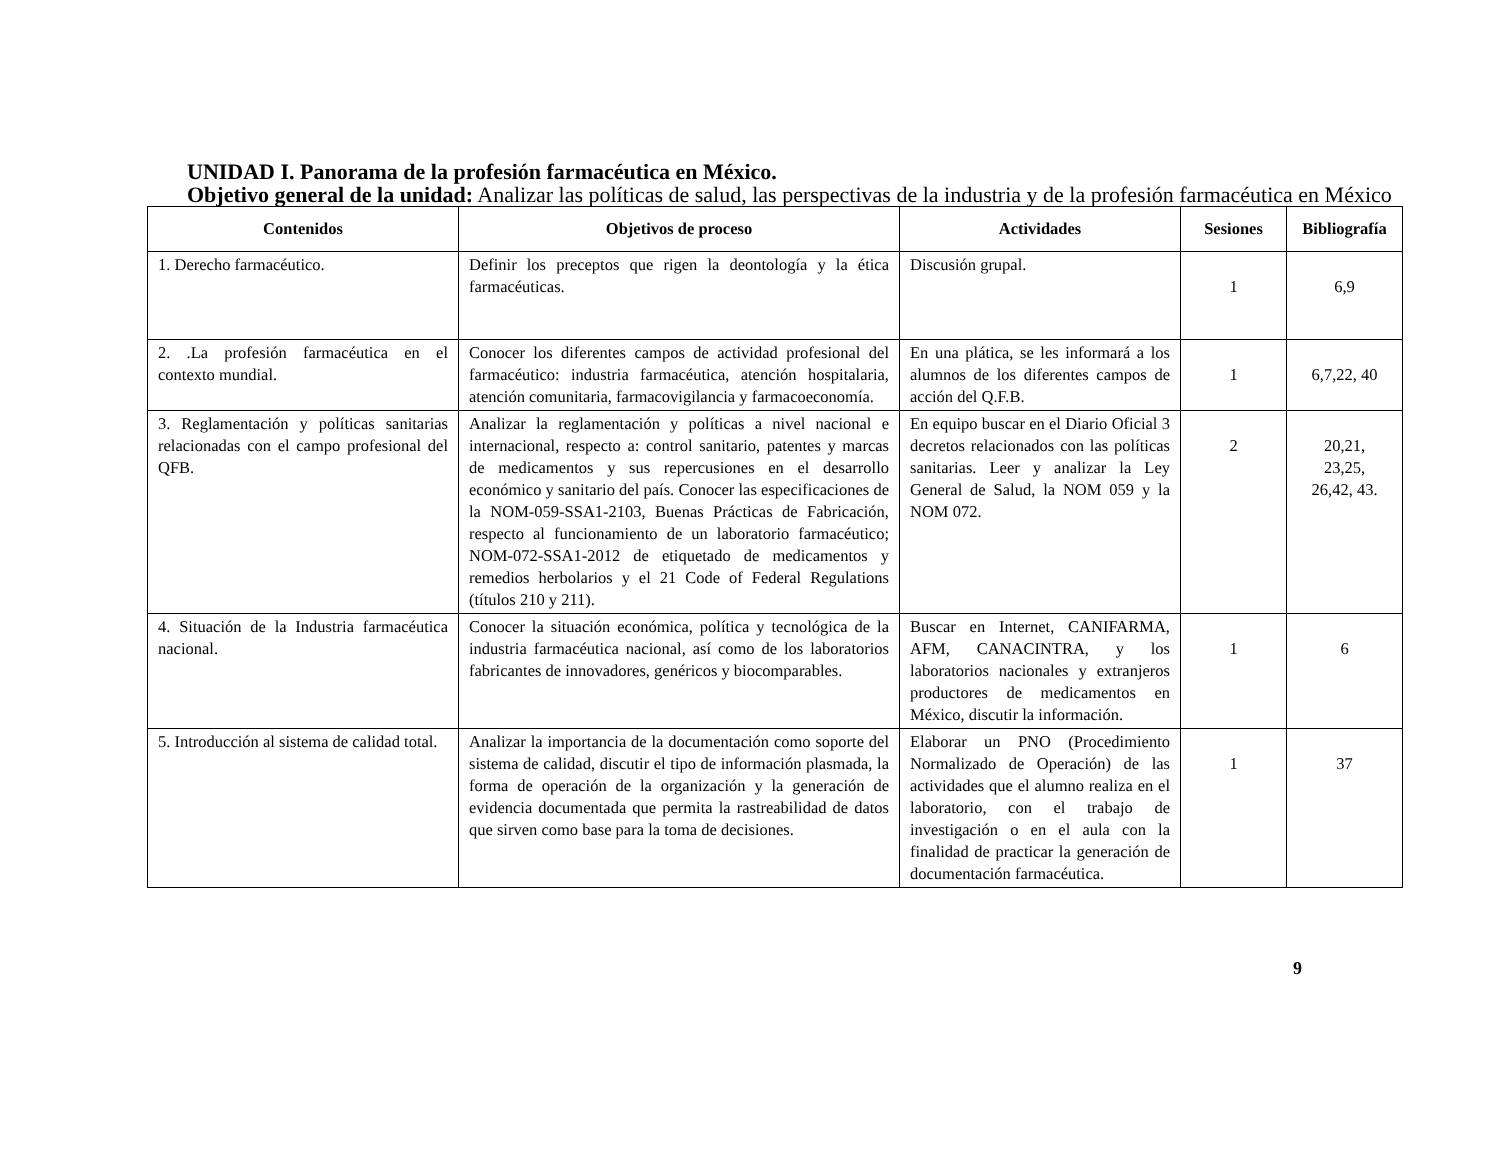UNIDAD I. Panorama de la profesión farmacéutica en México.
Objetivo general de la unidad: Analizar las políticas de salud, las perspectivas de la industria y de la profesión farmacéutica en México
| Contenidos | Objetivos de proceso | Actividades | Sesiones | Bibliografía |
| --- | --- | --- | --- | --- |
| 1. Derecho farmacéutico. | Definir los preceptos que rigen la deontología y la ética farmacéuticas. | Discusión grupal. | 1 | 6,9 |
| 2. .La profesión farmacéutica en el contexto mundial. | Conocer los diferentes campos de actividad profesional del farmacéutico: industria farmacéutica, atención hospitalaria, atención comunitaria, farmacovigilancia y farmacoeconomía. | En una plática, se les informará a los alumnos de los diferentes campos de acción del Q.F.B. | 1 | 6,7,22, 40 |
| 3. Reglamentación y políticas sanitarias relacionadas con el campo profesional del QFB. | Analizar la reglamentación y políticas a nivel nacional e internacional, respecto a: control sanitario, patentes y marcas de medicamentos y sus repercusiones en el desarrollo económico y sanitario del país. Conocer las especificaciones de la NOM-059-SSA1-2103, Buenas Prácticas de Fabricación, respecto al funcionamiento de un laboratorio farmacéutico; NOM-072-SSA1-2012 de etiquetado de medicamentos y remedios herbolarios y el 21 Code of Federal Regulations (títulos 210 y 211). | En equipo buscar en el Diario Oficial 3 decretos relacionados con las políticas sanitarias. Leer y analizar la Ley General de Salud, la NOM 059 y la NOM 072. | 2 | 20,21, 23,25, 26,42, 43. |
| 4. Situación de la Industria farmacéutica nacional. | Conocer la situación económica, política y tecnológica de la industria farmacéutica nacional, así como de los laboratorios fabricantes de innovadores, genéricos y biocomparables. | Buscar en Internet, CANIFARMA, AFM, CANACINTRA, y los laboratorios nacionales y extranjeros productores de medicamentos en México, discutir la información. | 1 | 6 |
| 5. Introducción al sistema de calidad total. | Analizar la importancia de la documentación como soporte del sistema de calidad, discutir el tipo de información plasmada, la forma de operación de la organización y la generación de evidencia documentada que permita la rastreabilidad de datos que sirven como base para la toma de decisiones. | Elaborar un PNO (Procedimiento Normalizado de Operación) de las actividades que el alumno realiza en el laboratorio, con el trabajo de investigación o en el aula con la finalidad de practicar la generación de documentación farmacéutica. | 1 | 37 |
9